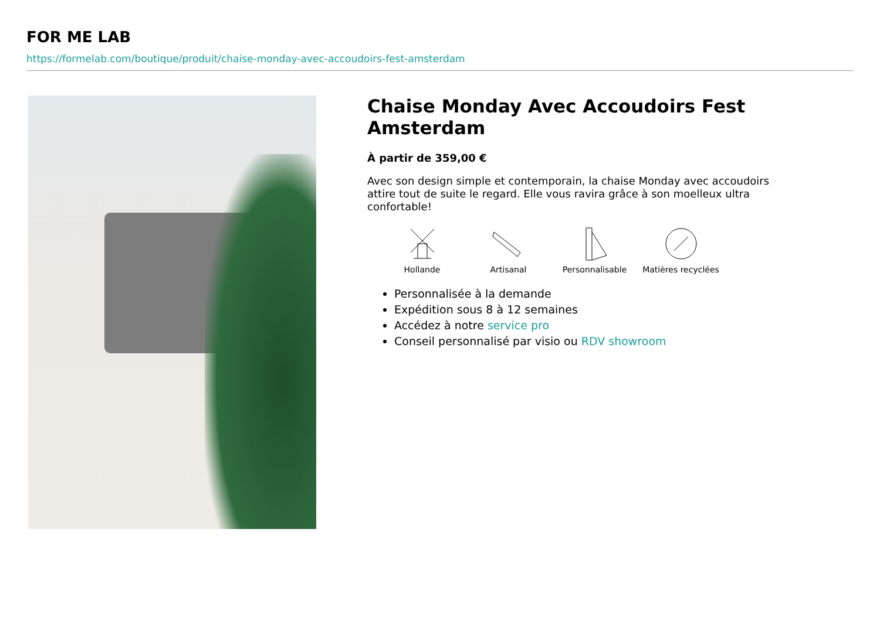FOR ME LAB
https://formelab.com/boutique/produit/chaise-monday-avec-accoudoirs-fest-amsterdam
Chaise Monday Avec Accoudoirs Fest Amsterdam
À partir de 359,00 €
Avec son design simple et contemporain, la chaise Monday avec accoudoirs attire tout de suite le regard. Elle vous ravira grâce à son moelleux ultra confortable!
Hollande Artisanal Personnalisable Matières recyclées
Personnalisée à la demande
Expédition sous 8 à 12 semaines
Accédez à notre service pro
Conseil personnalisé par visio ou RDV showroom